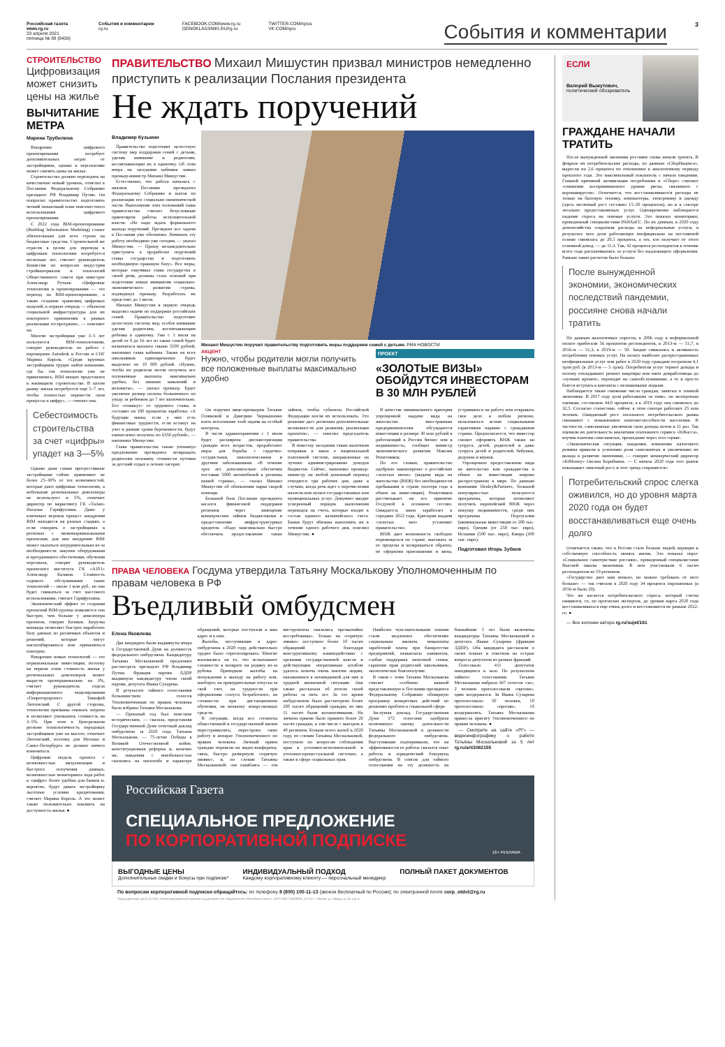Российская газета
www.rg.ru
23 апреля 2021
пятница № 88 (8439)
События и комментарии
rg.ru
FACEBOOK.COM/www.rg.ru
ODNOKLASSNIKI.RU/rg.ru
TWITTER.COM/rgrus
VK.COM/rgru
События и комментарии
3
СТРОИТЕЛЬСТВО
Цифровизация может снизить цены на жилье
ВЫЧИТАНИЕ МЕТРА
Марина Трубилина
Внедрение цифрового проектирования потребует дополнительных затрат от застройщиков, однако в перспективе может снизить цены на жилье.
Строительство должно переходить на качественно новый уровень, отметил в Послании Федеральному Собранию президент РФ Владимир Путин. Он попросил правительство подготовить четкий пошаговый план повсеместного использования цифрового проектирования.
С 2022 года BIM-проектирование (Building Information Modeling) станет обязательным для всех строек на бюджетные средства. Строительной же отрасли в целом для перехода к цифровым технологиям потребуется несколько лет, считает руководитель Комиссии по вопросам индустрии стройматериалов и технологий Общественного совета при минстрое Александр Ручьев. «Цифровые технологии в проектировании — это переход на BIM-проектирование, а также создание хранилищ цифровых моделей, в первую очередь — объектов социальной инфраструктуры для их повторного применения в рамках реализации госпрограмм», — поясняет он.
Многие застройщики уже 3–5 лет пользуются BIM-технологиями, говорит руководитель по работе с партнерами Autodesk в России и СНГ Марина Король. «Среди крупных застройщиков трудно найти компании, где бы эти технологии уже не применялись. BIM мощно представлен в жилищном строительстве. В целом рынку жилья потребуется еще 5–7 лет, чтобы полностью перевести свои процессы в цифру», — считает она.
Себестоимость строительства за счет «цифры» упадет на 3—5%
Однако даже самые прогрессивные застройщики сейчас применяют не более 25–30% от тех возможностей, которые дают цифровые технологии, а небольшие региональные девелоперы не используют и 5%, отмечает директор по маркетингу ГК «Талан» Наталья Гарифуллина. Даже у ключевых игроков процесс внедрения BIM находится на разных стадиях, а если говорить о застройщиках в регионах с низкомаржинальными проектами, для них внедрение BIM может оказаться затруднительным из-за необходимости закупки оборудования и программного обеспечения, обучения персонала, говорит руководитель проектного института ГК «А101» Александр Казаков. Стоимость годового обслуживания таких технологий — около 1 млн руб., но она будет снижаться за счет массового использования, считает Гарифуллина.
Экономический эффект от создания проектной BIM-группы появляется тем быстрее, чем больше у девелопера проектов, говорит Казаков. Загрузка команды позволяет быстрее наработать базу данных из различных объектов и решений, которые могут масштабироваться или применяться повторно.
Внедрение новых технологий — это первоначальные инвестиции, поэтому на первом этапе стоимость жилья у региональных девелоперов может вырасти пропорционально на 3%, считает руководитель отдела информационного моделирования «Гипрогорпроект» Тимофей Лютомский. С другой стороны, технологии призваны снижать затраты и позволяют уменьшить стоимость на 3–5%. При этом в Центральном регионе технологичность передовых застройщиков уже на высоте, отмечает Лютомский, поэтому для Москвы и Санкт-Петербурга не должно ничего измениться.
Цифровая модель проекта с возможностью визуализации и быстрого получения данных, возможностью мониторинга хода работ в «цифре» более удобны для банков и, вероятно, будут давать застройщику льготные условия кредитования, считает Марина Король. А это может также положительно повлиять на доступность жилья. ●
ПРАВИТЕЛЬСТВО Михаил Мишустин призвал министров немедленно приступить к реализации Послания президента
Не ждать поручений
Владимир Кузьмин
Правительство подготовит целостную систему мер поддержки семей с детьми, уделив внимание и родителям, воспитывающим их в одиночку. Об этом вчера на заседании кабмина заявил премьер-министр Михаил Мишустин.
Естественно, что работа началась с анализа Послания президента Федеральному Собранию и шагов по реализации его социально-экономической части. Выполнение этих положений глава правительства считает безусловным ориентиром работы исполнительной власти. «Не надо ждать формального выхода поручений. Президент все задачи в Послании уже обозначил. Начинать эту работу необходимо уже сегодня, — указал Мишустин. — Прошу незамедлительно приступить к проработке поручений главы государства и подготовить необходимую правовую базу». Все меры, которые озвучивал глава государства в своей речи, должны стать основой при подготовке новых инициатив социально-экономического развития страны, подчеркнул премьер. Разработать их предстоит до 1 июля.
Михаил Мишустин в первую очередь выделил задачи по поддержке российских семей. Правительство подготовит целостную систему мер, особое внимание уделив родителям, воспитывающим ребенка в одиночку. Уже с 1 июля на детей от 8 до 16 лет из таких семей будет назначаться выплата свыше 5500 рублей, напомнил глава кабмина. Также на всех школьников единовременно будет выделено по 10 000 рублей. «Нужно, чтобы их родители могли получить все положенные выплаты максимально удобно, без лишних заявлений и волокиты», — указал премьер. Будет увеличен размер оплаты больничного по уходу за ребенком до 7 лет включительно. Его «отвяжут» от трудового стажа, и составит он 100 процентов заработка. «А будущие мамы, если у них есть финансовые трудности, если встанут на учет в ранние сроки беременности, будут ежемесячно получать по 6350 рублей», — напомнил Мишустин.
Глава правительства также упомянул предложение президента возвращать родителям половину стоимости путевки за детский отдых в летних лагерях.
Михаил Мишустин поручил правительству подготовить меры поддержки семей с детьми. РИА НОВОСТИ
АКЦЕНТ
Нужно, чтобы родители могли получить все положенные выплаты максимально удобно
ПРОЕКТ
«ЗОЛОТЫЕ ВИЗЫ» ОБОЙДУТСЯ ИНВЕСТОРАМ В 30 МЛН РУБЛЕЙ
Он поручил вице-премьерам Татьяне Голиковой и Дмитрию Чернышенко взять исполнение этой задачи на особый контроль.
В части здравоохранения с 1 июля будет расширена диспансеризация граждан всех возрастов, проработают меры для борьбы с сердечно-сосудистыми, онкологическими и другими заболеваниями. «В течение трех лет дополнительно обеспечим поставки 5000 автомобилей в регионы нашей страны», — сказал Михаил Мишустин об обновлении парка скорой помощи.
Большой блок Послания президента касался финансовой поддержки регионов через замещение коммерческих займов бюджетными и предоставление инфраструктурных кредитов. «Надо максимально быстро обеспечить предоставление таких займов, чтобы субъекты Российской Федерации могли их использовать. Это решение даст регионам дополнительные возможности для развития, реализации проектов», — заметил председатель правительства.
В повестку заседания также включили поправки в закон о национальной платежной системе, направленные на лучшее администрирование доходов бюджетов. Сейчас, напомнил премьер-министр, на любой денежный перевод отводится три рабочих дня, даже в случаях, когда речь идет о перечислении налогов или оплате государственных или муниципальных услуг. Документ вводит ускоренный порядок выполнения переводов на счета, которые входят в состав единого казначейского счета. Банки будут обязаны выполнять их в течение одного рабочего дня, пояснил Мишустин. ●
В качестве минимального критерия упрощенной выдачи вида на жительство иностранным предпринимателям обсуждаются инвестиции в размере 30 млн рублей в работающий в России бизнес или в недвижимость, сообщил министр экономического развития Максим Решетников.
По его словам, правительство одобрило законопроект о российских «золотых визах» (выдачи вида на жительство (ВНЖ) без необходимости пребывания в стране полтора года в обмен на инвестиции). Решетников рассчитывает на его принятие Госдумой в осеннюю сессию. Ожидается, закон заработает в середине 2022 года. Критерии выдачи «золотых виз» установит правительство.
ВНЖ дает возможность свободно перемещаться по стране, выезжать за ее пределы и возвращаться обратно, не оформляя приглашения и визы, устраиваться на работу или открывать свое дело в любом регионе, пользоваться всеми социальными гарантиями наравне с гражданами страны. Предполагается, что инвестор сможет оформить ВНЖ также на супруга, детей, родителей и даже супруга детей и родителей, бабушек, дедушек и внуков.
Упрощенное предоставление вида на жительство или гражданства в обмен на инвестиции широко распространено в мире. По данным компании Henley&Partners, большой популярностью пользуются программы, которые позволяют получить европейский ВНЖ через покупку недвижимости, среди них программы Португалии (минимальные инвестиции от 200 тыс. евро), Греции (от 250 тыс. евро), Испании (500 тыс. евро), Кипра (300 тыс. евро).
Подготовил Игорь Зубков
ПРАВА ЧЕЛОВЕКА Госдума утвердила Татьяну Москалькову Уполномоченным по правам человека в РФ
Въедливый омбудсмен
Елена Яковлева
Два кандидата были выдвинуты вчера в Государственной Думе на должность федерального омбудсмена. Кандидатуру Татьяны Москальковой предложил рассмотреть президент РФ Владимир Путин. Фракция партии ЛДПР выдвинула кандидатуру члена своей партии, депутата Ивана Сухарева.
В результате тайного голосования большинством голосов Уполномоченным по правам человека была избрана Татьяна Москалькова.
— Прошлый год был поистине историческим, — сказала, представляя Государственной Думе отчетный доклад омбудсмена за 2020 года, Татьяна Москалькова. — 75-летие Победы в Великой Отечественной войне, конституционная реформа и, конечно же, пандемия с неизбежностью сказались на масштабе и характере обращений, которые поступали в ваш адрес и к нам.
Жалобы, поступившие в адрес омбудсмена в 2020 году, действительно трудно было спрогнозировать. Многие жаловались на то, что испытывают сложности в возврате на родину из-за рубежа. Приходили жалобы на понуждения к выходу на работу или, наоборот, на принудительные отпуска за свой счет, на трудности при оформлении статуса безработного, на сложности при дистанционном обучении, на нехватку лекарственных средств.
В ситуации, когда все сегменты общественной и государственной жизни перестраивались, перестроил свою работу и аппарат Уполномоченного по правам человека. Личный прием граждан перевели на видео-конференц-связь, быстро развернули «горячую линию», и, по словам Татьяны Москальковой: «не ошиблись — эти инструменты оказались чрезвычайно востребованы». Только на «горячую линию» поступило более 10 тысяч обращений и благодаря конструктивному взаимодействию с органами государственной власти и действующим оперативным штабом удалось помочь очень многим людям, оказавшимся в неожиданной для них и трудной жизненной ситуации. Она также рассказала об итогах своей работы за пять лет. За это время омбудсменом было рассмотрено более 200 тысяч обращений граждан, из них 11 тысяч были коллективными. На личном приеме было принято более 20 тысяч граждан, в том числе с выездом в 40 регионов. Больше всего жалоб в 2020 году, по словам Татьяны Москальковой, поступало по вопросам соблюдения прав в уголовно-исполнительной и уголовно-процессуальной системах, а также в сфере социальных прав.
Наиболее чувствительными темами стали медленное обеспечение социальным жильем, невыплаты заработной платы при банкротстве предприятий, невыплаты алиментов, слабая поддержка неполной семьи, гарантии прав родителей школьников, экологическое благополучие.
В связи с этим Татьяна Москалькова считает особенно важной представленную в Послании президента Федеральному Собранию обширную программу конкретных действий по решению проблем в социальной сфере.
Заслушав доклад, Государственная Дума 372 голосами одобрила позитивную оценку деятельности Татьяны Москальковой в должности федерального омбудсмена. Выступавшие подчеркивали, что на эффективности ее работы сказался опыт работы и юридический бэкграунд омбудсмена. В список для тайного голосования на эту должность на ближайшие 5 лет были включены кандидатуры Татьяны Москальковой и депутата Ивана Сухарева (фракция ЛДПР). Оба кандидата рассказали о своих планах и ответили на острые вопросы депутатов из разных фракций.
Голосовало 411 депутатов находящихся в зале. По результатам тайного голосования Татьяна Москалькова набрала 367 голосов «за», 2 человек проголосовали «против», один воздержался. За Ивана Сухарева проголосовало 50 человек, 10 проголосовало «против», 18 воздержались. Татьяна Москалькова принесла присягу Уполномоченного по правам человека. ●
— Смотрите на сайте «РГ» — видеоинфографику о работе Татьяны Москальковой за 5 лет rg.ru/art/2082155
Российская Газета
СПЕЦИАЛЬНОЕ ПРЕДЛОЖЕНИЕ
ПО КОРПОРАТИВНОЙ ПОДПИСКЕ
16+ РЕКЛАМА
ВЫГОДНЫЕ ЦЕНЫ
Дополнительные скидки и бонусы при подписке*
ИНДИВИДУАЛЬНЫЙ ПОДХОД
Каждому корпоративному клиенту — персональный менеджер
ПОЛНЫЙ ПАКЕТ ДОКУМЕНТОВ
По вопросам корпоративной подписки обращайтесь: по телефону 8 (800) 100-11-13 (звонок бесплатный по России); по электронной почте corp_otdel@rg.ru
*Акция действует до 31.12.2021. Прием редакционной подписки осуществляет АО «Издательство «Российская газета»; ОГРН 1057714039228; 127137, г. Москва, ул. Правды, д. 24, стр. 4.
ЕСЛИ
Валерий Выжутович,
политический обозреватель
ГРАЖДАНЕ НАЧАЛИ ТРАТИТЬ
После вынужденной экономии россияне снова начали тратить. В феврале их потребительские расходы, по данным «СберИндекса», выросли на 2,6 процента по отношению к аналогичному периоду прошлого года. Это максимальный показатель с начала пандемии. Главной причиной активизации потребления в «Сбере» считают «снижение воспринимаемого уровня риска, связанного с коронавирусом». Отмечается, что восстанавливаются расходы не только на бытовую технику, компьютеры, электронику и одежду (здесь месячный рост составил 15–20 процентов), но и в секторе легально предоставляемых услуг. Одновременно наблюдается падение спроса на теневые услуги. Это показал мониторинг, проведенный специалистами РАНХиГС. По их данным, в 2020 году домохозяйства сократили расходы на неформальные услуги, в результате чего доля работающих неофициально на постоянной основе снизилась до 20,5 процента, а тех, кто получает от этого основной доход, — до 11,3. Так, 42 процента респондентов в течение всего года расплачивались за услуги без надлежащего оформления. Раньше таких расчетов было больше.
После вынужденной экономии, экономических последствий пандемии, россияне снова начали тратить
По данным аналогичных опросов, в 2006 году к неформальной оплате прибегали 56 процентов респондентов, в 2013-м — 51,7, в 2016-м — 51,3, в 2019-м — 50. Заодно снижалась и активность потребления теневых услуг. На оплату наиболее распространенных неофициальных услуг или работ в 2020 году граждане потратили 4,1 трлн руб. (в 2013-м — 5 трлн). Потребители услуг теряют доходы и потому откладывают ремонт квартиры или наем домработницы до «лучших времен», переходят на самообслуживание, а то и просто боятся вступать в контакты с незнакомыми людьми.
Наблюдается также снижение числа граждан, занятых в теневой экономике. В 2017 году доля работавших «в тени», по экспертным оценкам, составляла 44,8 процента, а к 2019 году она снизилась до 32,5. Согласно статистике, сейчас в этом секторе работают 25 млн человек. Ожидаемый рост легального потребительского рынка связывают с повышением платежеспособности населения. В частности, самозанятые увеличили свои доходы почти в 11 раз. Так оценили их деятельность аналитики платежного сервиса «ЮКасса», изучив платежи самозанятых, прошедшие через этот сервис.
«Экономическая ситуация, пандемия, изменение налогового режима привели к усилению роли самозанятых и увеличению их вклада в развитие экономики, — говорит коммерческий директор «ЮMoney» Оксана Коробкина. — С начала 2020 года этот рынок показывает заметный рост, и этот тренд сохраняется».
Потребительский спрос слегка оживился, но до уровня марта 2020 года он будет восстанавливаться еще очень долго
Отмечается также, что в России стало больше людей, верящих в собственную способность менять жизнь. Это показал опрос «Социальное самочувствие россиян», проведенный специалистами Высшей школы экономики. В нем участвовали 6 тысяч респондентов из 59 регионов.
«Государство дает нам немало, но можно требовать от него больше» — так считали в 2020 году 34 процента опрошенных (в 2016-м было 29).
Что же касается потребительского спроса, который слегка оживился, то, по прогнозам экспертов, до уровня марта 2020 года восстанавливаться еще очень долго и восстановится не раньше 2022-го. ●
— Все колонки автора rg.ru/sujet/181